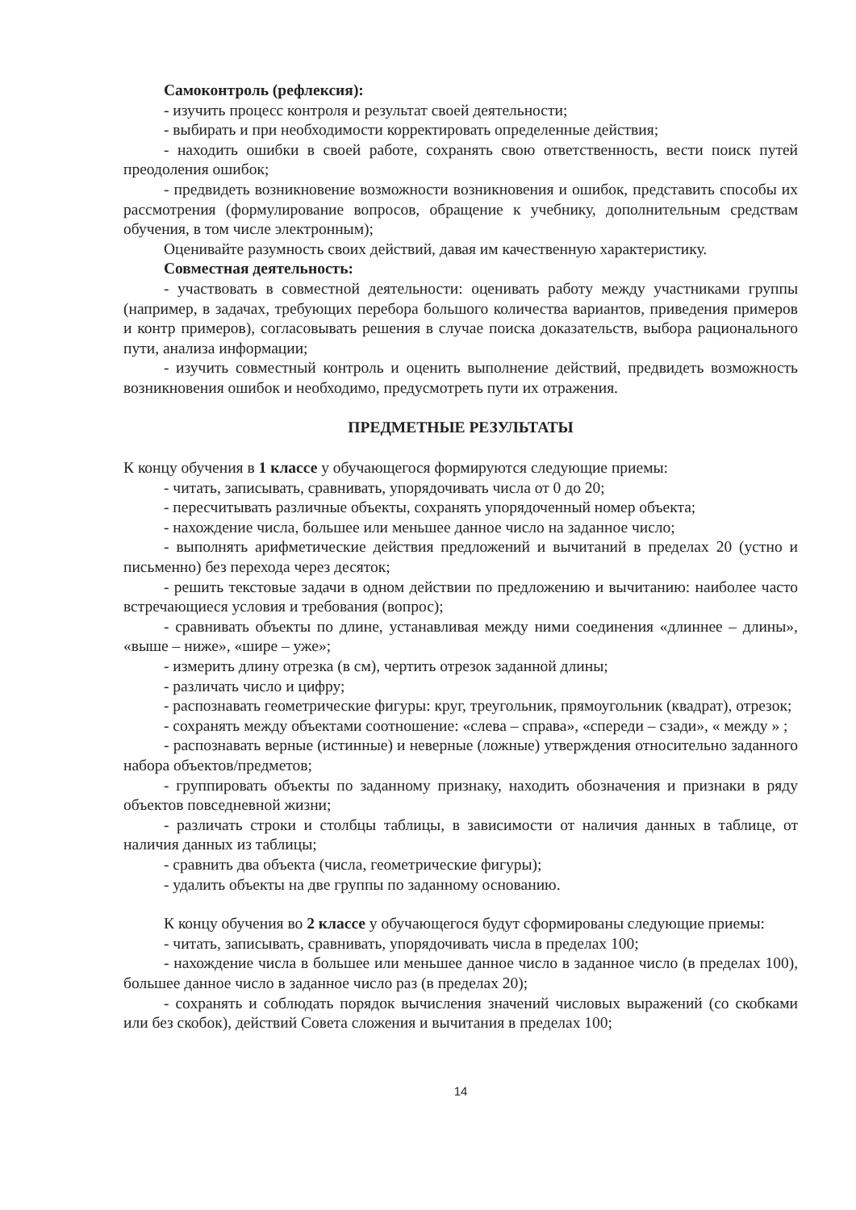Самоконтроль (рефлексия):
- изучить процесс контроля и результат своей деятельности;
- выбирать и при необходимости корректировать определенные действия;
- находить ошибки в своей работе, сохранять свою ответственность, вести поиск путей преодоления ошибок;
- предвидеть возникновение возможности возникновения и ошибок, представить способы их рассмотрения (формулирование вопросов, обращение к учебнику, дополнительным средствам обучения, в том числе электронным);
Оценивайте разумность своих действий, давая им качественную характеристику.
Совместная деятельность:
- участвовать в совместной деятельности: оценивать работу между участниками группы (например, в задачах, требующих перебора большого количества вариантов, приведения примеров и контр примеров), согласовывать решения в случае поиска доказательств, выбора рационального пути, анализа информации;
- изучить совместный контроль и оценить выполнение действий, предвидеть возможность возникновения ошибок и необходимо, предусмотреть пути их отражения.
ПРЕДМЕТНЫЕ РЕЗУЛЬТАТЫ
К концу обучения в 1 классе у обучающегося формируются следующие приемы:
- читать, записывать, сравнивать, упорядочивать числа от 0 до 20;
- пересчитывать различные объекты, сохранять упорядоченный номер объекта;
- нахождение числа, большее или меньшее данное число на заданное число;
- выполнять арифметические действия предложений и вычитаний в пределах 20 (устно и письменно) без перехода через десяток;
- решить текстовые задачи в одном действии по предложению и вычитанию: наиболее часто встречающиеся условия и требования (вопрос);
- сравнивать объекты по длине, устанавливая между ними соединения «длиннее – длины», «выше – ниже», «шире – уже»;
- измерить длину отрезка (в см), чертить отрезок заданной длины;
- различать число и цифру;
- распознавать геометрические фигуры: круг, треугольник, прямоугольник (квадрат), отрезок;
- сохранять между объектами соотношение: «слева – справа», «спереди – сзади», « между » ;
- распознавать верные (истинные) и неверные (ложные) утверждения относительно заданного набора объектов/предметов;
- группировать объекты по заданному признаку, находить обозначения и признаки в ряду объектов повседневной жизни;
- различать строки и столбцы таблицы, в зависимости от наличия данных в таблице, от наличия данных из таблицы;
- сравнить два объекта (числа, геометрические фигуры);
- удалить объекты на две группы по заданному основанию.
К концу обучения во 2 классе у обучающегося будут сформированы следующие приемы:
- читать, записывать, сравнивать, упорядочивать числа в пределах 100;
- нахождение числа в большее или меньшее данное число в заданное число (в пределах 100), большее данное число в заданное число раз (в пределах 20);
- сохранять и соблюдать порядок вычисления значений числовых выражений (со скобками или без скобок), действий Совета сложения и вычитания в пределах 100;
14